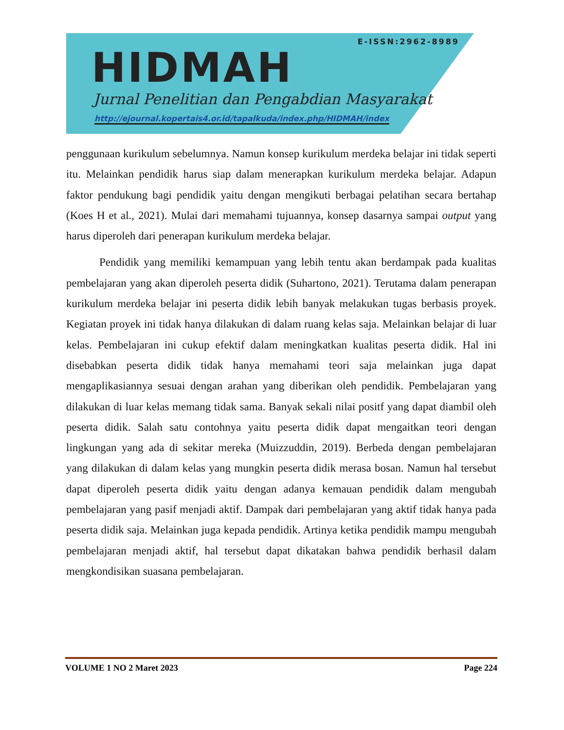E-ISSN:2962-8989
HIDMAH
Jurnal Penelitian dan Pengabdian Masyarakat
http://ejournal.kopertais4.or.id/tapalkuda/index.php/HIDMAH/index
penggunaan kurikulum sebelumnya. Namun konsep kurikulum merdeka belajar ini tidak seperti itu. Melainkan pendidik harus siap dalam menerapkan kurikulum merdeka belajar. Adapun faktor pendukung bagi pendidik yaitu dengan mengikuti berbagai pelatihan secara bertahap (Koes H et al., 2021). Mulai dari memahami tujuannya, konsep dasarnya sampai output yang harus diperoleh dari penerapan kurikulum merdeka belajar.
Pendidik yang memiliki kemampuan yang lebih tentu akan berdampak pada kualitas pembelajaran yang akan diperoleh peserta didik (Suhartono, 2021). Terutama dalam penerapan kurikulum merdeka belajar ini peserta didik lebih banyak melakukan tugas berbasis proyek. Kegiatan proyek ini tidak hanya dilakukan di dalam ruang kelas saja. Melainkan belajar di luar kelas. Pembelajaran ini cukup efektif dalam meningkatkan kualitas peserta didik. Hal ini disebabkan peserta didik tidak hanya memahami teori saja melainkan juga dapat mengaplikasiannya sesuai dengan arahan yang diberikan oleh pendidik. Pembelajaran yang dilakukan di luar kelas memang tidak sama. Banyak sekali nilai positf yang dapat diambil oleh peserta didik. Salah satu contohnya yaitu peserta didik dapat mengaitkan teori dengan lingkungan yang ada di sekitar mereka (Muizzuddin, 2019). Berbeda dengan pembelajaran yang dilakukan di dalam kelas yang mungkin peserta didik merasa bosan. Namun hal tersebut dapat diperoleh peserta didik yaitu dengan adanya kemauan pendidik dalam mengubah pembelajaran yang pasif menjadi aktif. Dampak dari pembelajaran yang aktif tidak hanya pada peserta didik saja. Melainkan juga kepada pendidik. Artinya ketika pendidik mampu mengubah pembelajaran menjadi aktif, hal tersebut dapat dikatakan bahwa pendidik berhasil dalam mengkondisikan suasana pembelajaran.
VOLUME 1 NO 2 Maret 2023 Page 224